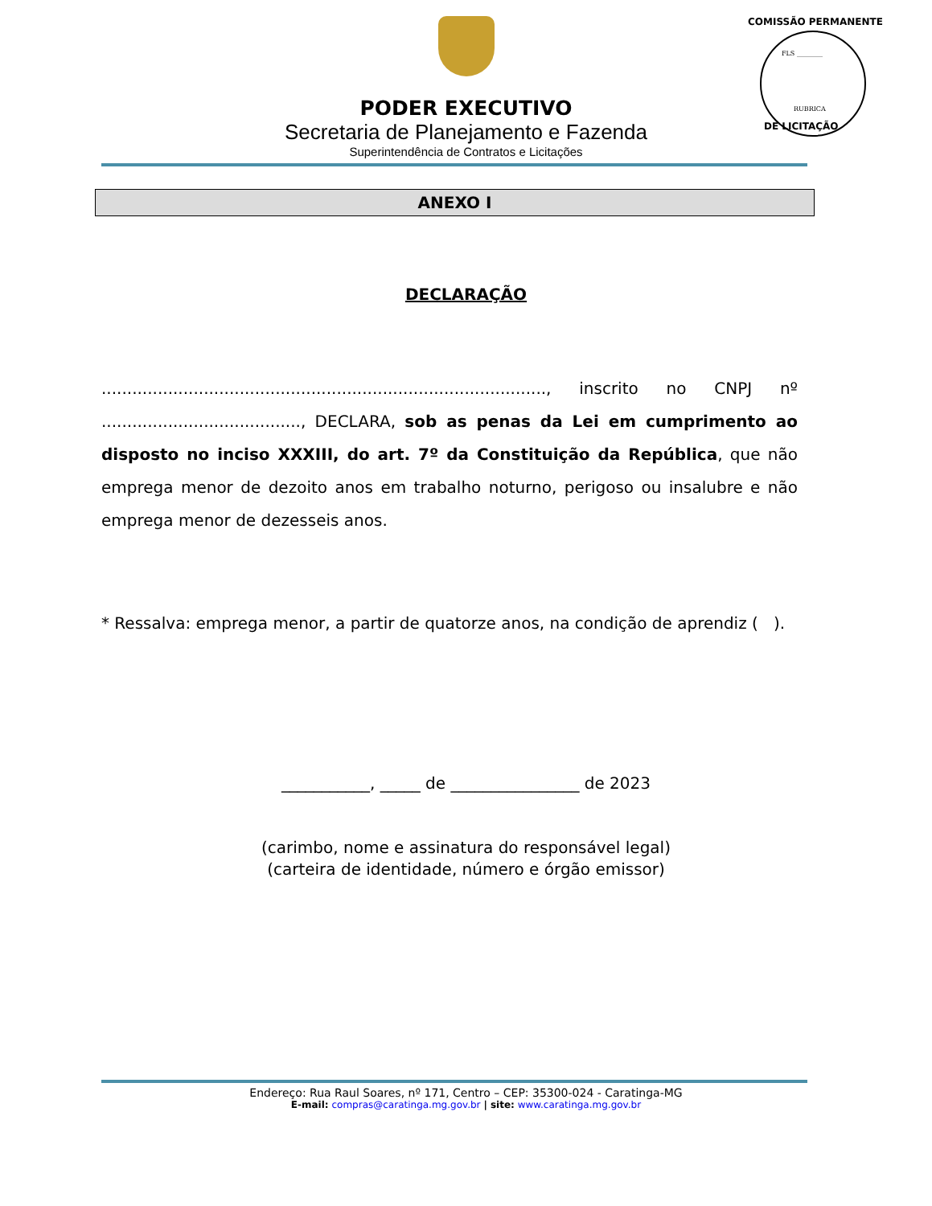FLS ________
RUBRICA
COMISSÃO PERMANENTE
DE LICITAÇÃO
PODER EXECUTIVO
Secretaria de Planejamento e Fazenda
Superintendência de Contratos e Licitações
ANEXO I
DECLARAÇÃO
......................................................................................., inscrito no CNPJ nº ......................................., DECLARA, sob as penas da Lei em cumprimento ao disposto no inciso XXXIII, do art. 7º da Constituição da República, que não emprega menor de dezoito anos em trabalho noturno, perigoso ou insalubre e não emprega menor de dezesseis anos.
* Ressalva: emprega menor, a partir de quatorze anos, na condição de aprendiz ( ).
___________, _____ de ________________ de 2023
(carimbo, nome e assinatura do responsável legal)
(carteira de identidade, número e órgão emissor)
Endereço: Rua Raul Soares, nº 171, Centro – CEP: 35300-024 - Caratinga-MG
E-mail: compras@caratinga.mg.gov.br | site: www.caratinga.mg.gov.br